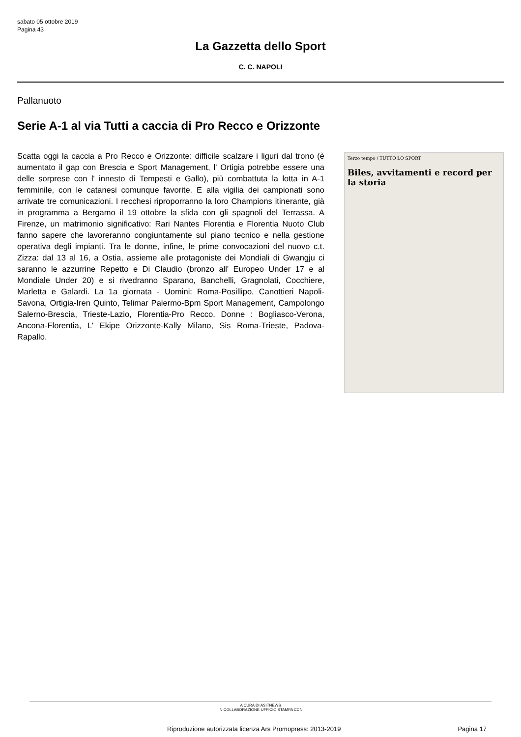sabato 05 ottobre 2019
Pagina 43
La Gazzetta dello Sport
C. C. NAPOLI
Pallanuoto
Serie A-1 al via Tutti a caccia di Pro Recco e Orizzonte
Scatta oggi la caccia a Pro Recco e Orizzonte: difficile scalzare i liguri dal trono (è aumentato il gap con Brescia e Sport Management, l' Ortigia potrebbe essere una delle sorprese con l' innesto di Tempesti e Gallo), più combattuta la lotta in A-1 femminile, con le catanesi comunque favorite. E alla vigilia dei campionati sono arrivate tre comunicazioni. I recchesi riproporranno la loro Champions itinerante, già in programma a Bergamo il 19 ottobre la sfida con gli spagnoli del Terrassa. A Firenze, un matrimonio significativo: Rari Nantes Florentia e Florentia Nuoto Club fanno sapere che lavoreranno congiuntamente sul piano tecnico e nella gestione operativa degli impianti. Tra le donne, infine, le prime convocazioni del nuovo c.t. Zizza: dal 13 al 16, a Ostia, assieme alle protagoniste dei Mondiali di Gwangju ci saranno le azzurrine Repetto e Di Claudio (bronzo all' Europeo Under 17 e al Mondiale Under 20) e si rivedranno Sparano, Banchelli, Gragnolati, Cocchiere, Marletta e Galardi. La 1a giornata - Uomini: Roma-Posillipo, Canottieri Napoli-Savona, Ortigia-Iren Quinto, Telimar Palermo-Bpm Sport Management, Campolongo Salerno-Brescia, Trieste-Lazio, Florentia-Pro Recco. Donne : Bogliasco-Verona, Ancona-Florentia, L' Ekipe Orizzonte-Kally Milano, Sis Roma-Trieste, Padova-Rapallo.
Terzo tempo / TUTTO LO SPORT
Biles, avvitamenti e record per la storia
A CURA DI ASITNEWS
IN COLLABORAZIONE UFFICIO STAMPA CCN
Riproduzione autorizzata licenza Ars Promopress: 2013-2019
Pagina 17